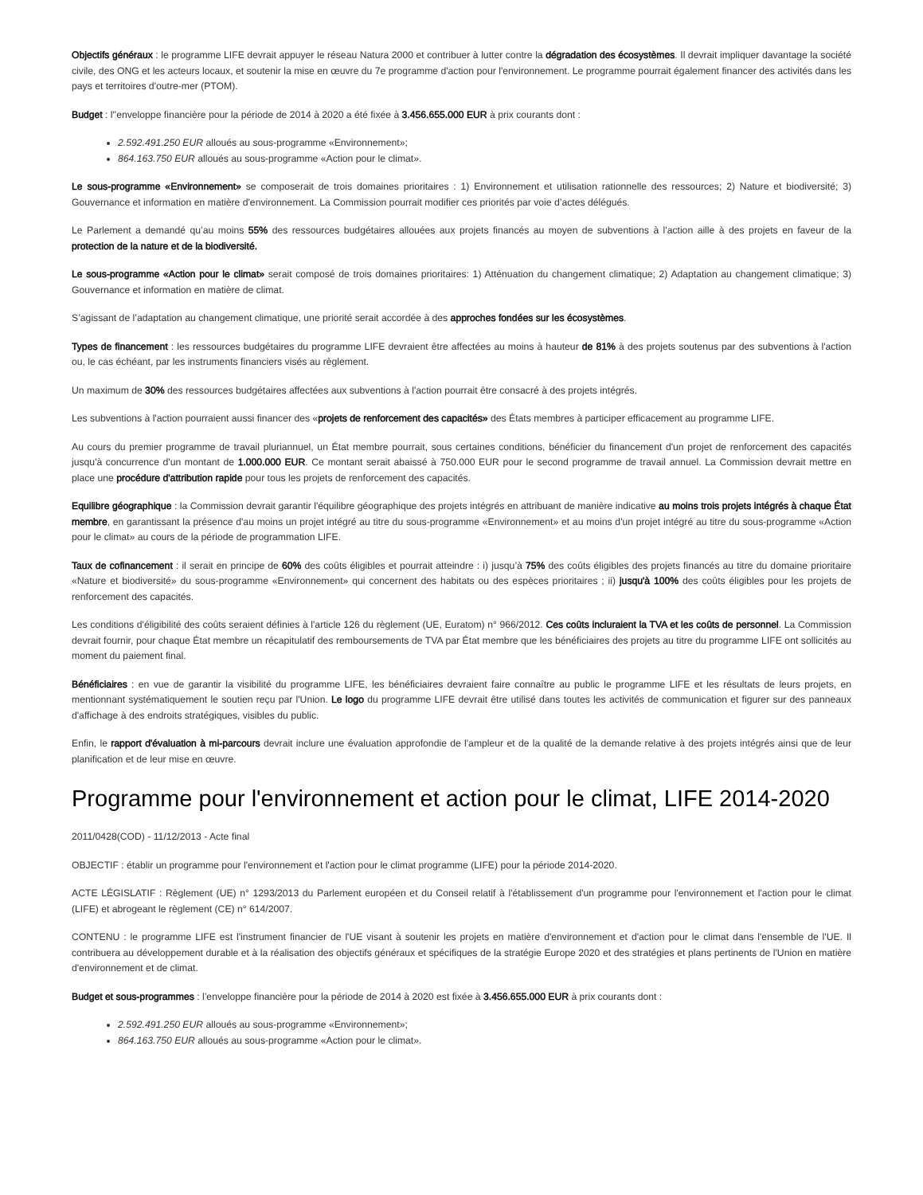Objectifs généraux : le programme LIFE devrait appuyer le réseau Natura 2000 et contribuer à lutter contre la dégradation des écosystèmes. Il devrait impliquer davantage la société civile, des ONG et les acteurs locaux, et soutenir la mise en œuvre du 7e programme d'action pour l'environnement. Le programme pourrait également financer des activités dans les pays et territoires d'outre-mer (PTOM).
Budget : l''enveloppe financière pour la période de 2014 à 2020 a été fixée à 3.456.655.000 EUR à prix courants dont :
2.592.491.250 EUR alloués au sous-programme «Environnement»;
864.163.750 EUR alloués au sous-programme «Action pour le climat».
Le sous-programme «Environnement» se composerait de trois domaines prioritaires : 1) Environnement et utilisation rationnelle des ressources; 2) Nature et biodiversité; 3) Gouvernance et information en matière d'environnement. La Commission pourrait modifier ces priorités par voie d’actes délégués.
Le Parlement a demandé qu’au moins 55% des ressources budgétaires allouées aux projets financés au moyen de subventions à l'action aille à des projets en faveur de la protection de la nature et de la biodiversité.
Le sous-programme «Action pour le climat» serait composé de trois domaines prioritaires: 1) Atténuation du changement climatique; 2) Adaptation au changement climatique; 3) Gouvernance et information en matière de climat.
S’agissant de l’adaptation au changement climatique, une priorité serait accordée à des approches fondées sur les écosystèmes.
Types de financement : les ressources budgétaires du programme LIFE devraient être affectées au moins à hauteur de 81% à des projets soutenus par des subventions à l'action ou, le cas échéant, par les instruments financiers visés au règlement.
Un maximum de 30% des ressources budgétaires affectées aux subventions à l'action pourrait être consacré à des projets intégrés.
Les subventions à l'action pourraient aussi financer des «projets de renforcement des capacités» des États membres à participer efficacement au programme LIFE.
Au cours du premier programme de travail pluriannuel, un État membre pourrait, sous certaines conditions, bénéficier du financement d'un projet de renforcement des capacités jusqu'à concurrence d'un montant de 1.000.000 EUR. Ce montant serait abaissé à 750.000 EUR pour le second programme de travail annuel. La Commission devrait mettre en place une procédure d'attribution rapide pour tous les projets de renforcement des capacités.
Equilibre géographique : la Commission devrait garantir l'équilibre géographique des projets intégrés en attribuant de manière indicative au moins trois projets intégrés à chaque État membre, en garantissant la présence d'au moins un projet intégré au titre du sous-programme «Environnement» et au moins d'un projet intégré au titre du sous-programme «Action pour le climat» au cours de la période de programmation LIFE.
Taux de cofinancement : il serait en principe de 60% des coûts éligibles et pourrait atteindre : i) jusqu’à 75% des coûts éligibles des projets financés au titre du domaine prioritaire «Nature et biodiversité» du sous-programme «Environnement» qui concernent des habitats ou des espèces prioritaires ; ii) jusqu'à 100% des coûts éligibles pour les projets de renforcement des capacités.
Les conditions d'éligibilité des coûts seraient définies à l'article 126 du règlement (UE, Euratom) n° 966/2012. Ces coûts incluraient la TVA et les coûts de personnel. La Commission devrait fournir, pour chaque État membre un récapitulatif des remboursements de TVA par État membre que les bénéficiaires des projets au titre du programme LIFE ont sollicités au moment du paiement final.
Bénéficiaires : en vue de garantir la visibilité du programme LIFE, les bénéficiaires devraient faire connaître au public le programme LIFE et les résultats de leurs projets, en mentionnant systématiquement le soutien reçu par l'Union. Le logo du programme LIFE devrait être utilisé dans toutes les activités de communication et figurer sur des panneaux d'affichage à des endroits stratégiques, visibles du public.
Enfin, le rapport d'évaluation à mi-parcours devrait inclure une évaluation approfondie de l'ampleur et de la qualité de la demande relative à des projets intégrés ainsi que de leur planification et de leur mise en œuvre.
Programme pour l'environnement et action pour le climat, LIFE 2014-2020
2011/0428(COD) - 11/12/2013 - Acte final
OBJECTIF : établir un programme pour l'environnement et l'action pour le climat programme (LIFE) pour la période 2014-2020.
ACTE LÉGISLATIF : Règlement (UE) n° 1293/2013 du Parlement européen et du Conseil relatif à l'établissement d'un programme pour l'environnement et l'action pour le climat (LIFE) et abrogeant le règlement (CE) n° 614/2007.
CONTENU : le programme LIFE est l'instrument financier de l'UE visant à soutenir les projets en matière d'environnement et d'action pour le climat dans l'ensemble de l'UE. Il contribuera au développement durable et à la réalisation des objectifs généraux et spécifiques de la stratégie Europe 2020 et des stratégies et plans pertinents de l'Union en matière d'environnement et de climat.
Budget et sous-programmes : l’enveloppe financière pour la période de 2014 à 2020 est fixée à 3.456.655.000 EUR à prix courants dont :
2.592.491.250 EUR alloués au sous-programme «Environnement»;
864.163.750 EUR alloués au sous-programme «Action pour le climat».